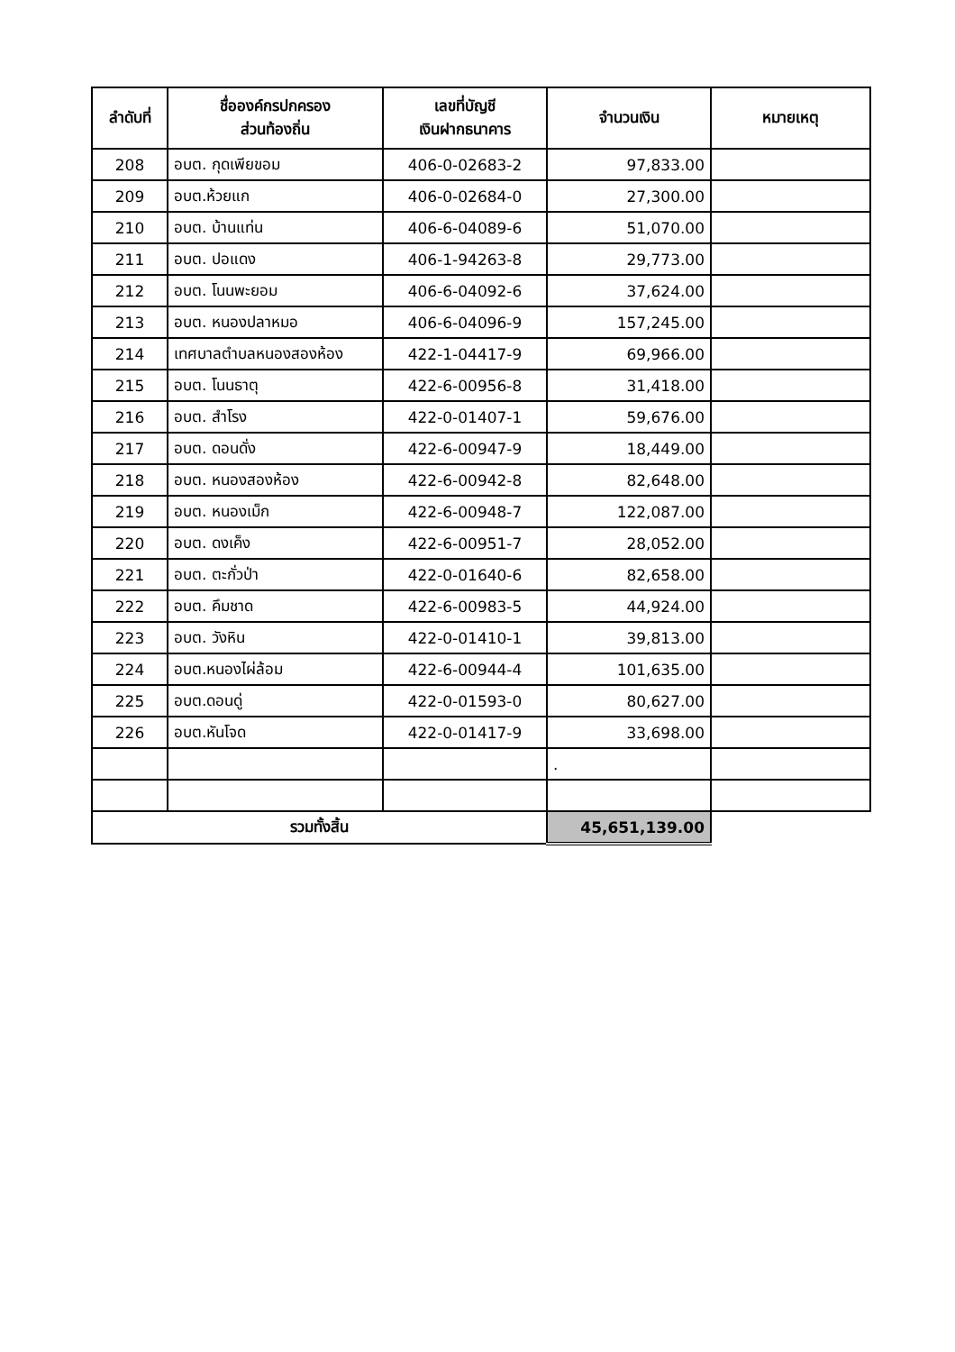| ลำดับที่ | ชื่อองค์กรปกครอง ส่วนท้องถิ่น | เลขที่บัญชี เงินฝากธนาคาร | จำนวนเงิน | หมายเหตุ |
| --- | --- | --- | --- | --- |
| 208 | อบต. กุดเพียขอม | 406-0-02683-2 | 97,833.00 | |
| 209 | อบต.ห้วยแก | 406-0-02684-0 | 27,300.00 | |
| 210 | อบต. บ้านแท่น | 406-6-04089-6 | 51,070.00 | |
| 211 | อบต. ปอแดง | 406-1-94263-8 | 29,773.00 | |
| 212 | อบต. โนนพะยอม | 406-6-04092-6 | 37,624.00 | |
| 213 | อบต. หนองปลาหมอ | 406-6-04096-9 | 157,245.00 | |
| 214 | เทศบาลตำบลหนองสองห้อง | 422-1-04417-9 | 69,966.00 | |
| 215 | อบต. โนนธาตุ | 422-6-00956-8 | 31,418.00 | |
| 216 | อบต. สำโรง | 422-0-01407-1 | 59,676.00 | |
| 217 | อบต. ดอนดั่ง | 422-6-00947-9 | 18,449.00 | |
| 218 | อบต. หนองสองห้อง | 422-6-00942-8 | 82,648.00 | |
| 219 | อบต. หนองเม็ก | 422-6-00948-7 | 122,087.00 | |
| 220 | อบต. ดงเค็ง | 422-6-00951-7 | 28,052.00 | |
| 221 | อบต. ตะกั่วป่า | 422-0-01640-6 | 82,658.00 | |
| 222 | อบต. คึมชาด | 422-6-00983-5 | 44,924.00 | |
| 223 | อบต. วังหิน | 422-0-01410-1 | 39,813.00 | |
| 224 | อบต.หนองไผ่ล้อม | 422-6-00944-4 | 101,635.00 | |
| 225 | อบต.ดอนดู่ | 422-0-01593-0 | 80,627.00 | |
| 226 | อบต.หันโจด | 422-0-01417-9 | 33,698.00 | |
| | | | . | |
| รวมทั้งสิ้น | | | 45,651,139.00 | |